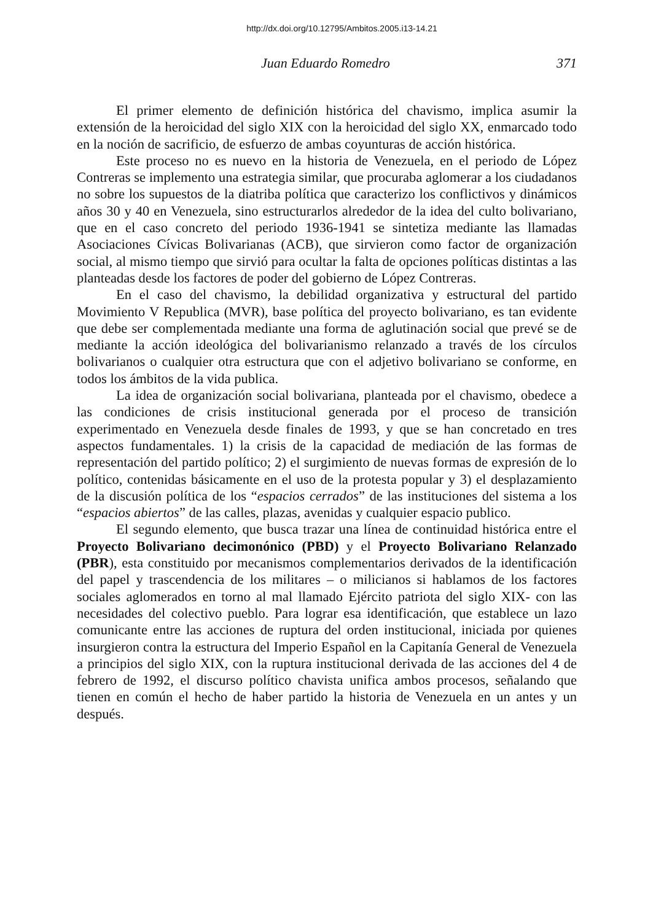http://dx.doi.org/10.12795/Ambitos.2005.i13-14.21
Juan Eduardo Romedro 371
El primer elemento de definición histórica del chavismo, implica asumir la extensión de la heroicidad del siglo XIX con la heroicidad del siglo XX, enmarcado todo en la noción de sacrificio, de esfuerzo de ambas coyunturas de acción histórica.
Este proceso no es nuevo en la historia de Venezuela, en el periodo de López Contreras se implemento una estrategia similar, que procuraba aglomerar a los ciudadanos no sobre los supuestos de la diatriba política que caracterizo los conflictivos y dinámicos años 30 y 40 en Venezuela, sino estructurarlos alrededor de la idea del culto bolivariano, que en el caso concreto del periodo 1936-1941 se sintetiza mediante las llamadas Asociaciones Cívicas Bolivarianas (ACB), que sirvieron como factor de organización social, al mismo tiempo que sirvió para ocultar la falta de opciones políticas distintas a las planteadas desde los factores de poder del gobierno de López Contreras.
En el caso del chavismo, la debilidad organizativa y estructural del partido Movimiento V Republica (MVR), base política del proyecto bolivariano, es tan evidente que debe ser complementada mediante una forma de aglutinación social que prevé se de mediante la acción ideológica del bolivarianismo relanzado a través de los círculos bolivarianos o cualquier otra estructura que con el adjetivo bolivariano se conforme, en todos los ámbitos de la vida publica.
La idea de organización social bolivariana, planteada por el chavismo, obedece a las condiciones de crisis institucional generada por el proceso de transición experimentado en Venezuela desde finales de 1993, y que se han concretado en tres aspectos fundamentales. 1) la crisis de la capacidad de mediación de las formas de representación del partido político; 2) el surgimiento de nuevas formas de expresión de lo político, contenidas básicamente en el uso de la protesta popular y 3) el desplazamiento de la discusión política de los “espacios cerrados” de las instituciones del sistema a los “espacios abiertos” de las calles, plazas, avenidas y cualquier espacio publico.
El segundo elemento, que busca trazar una línea de continuidad histórica entre el Proyecto Bolivariano decimonónico (PBD) y el Proyecto Bolivariano Relanzado (PBR), esta constituido por mecanismos complementarios derivados de la identificación del papel y trascendencia de los militares – o milicianos si hablamos de los factores sociales aglomerados en torno al mal llamado Ejército patriota del siglo XIX- con las necesidades del colectivo pueblo. Para lograr esa identificación, que establece un lazo comunicante entre las acciones de ruptura del orden institucional, iniciada por quienes insurgieron contra la estructura del Imperio Español en la Capitanía General de Venezuela a principios del siglo XIX, con la ruptura institucional derivada de las acciones del 4 de febrero de 1992, el discurso político chavista unifica ambos procesos, señalando que tienen en común el hecho de haber partido la historia de Venezuela en un antes y un después.